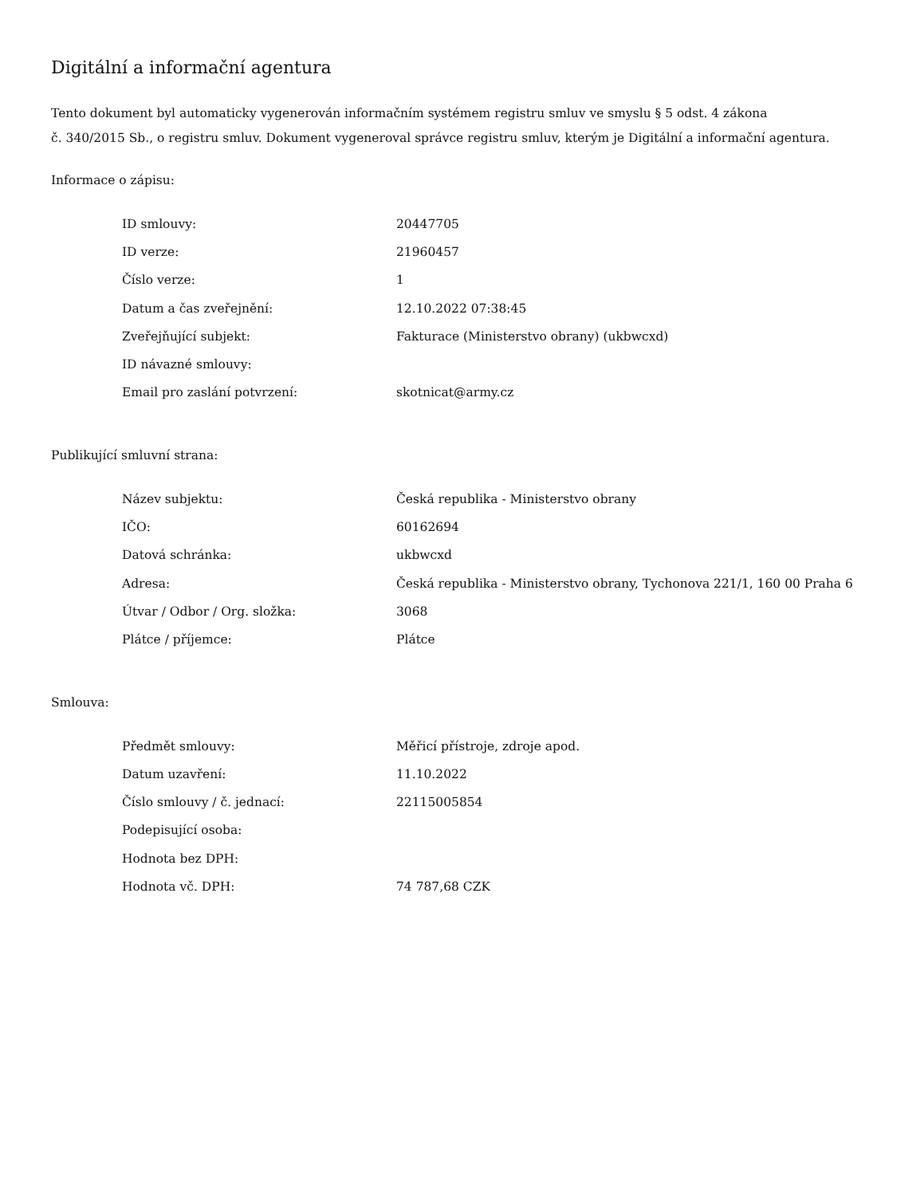Digitální a informační agentura
Tento dokument byl automaticky vygenerován informačním systémem registru smluv ve smyslu § 5 odst. 4 zákona
č. 340/2015 Sb., o registru smluv. Dokument vygeneroval správce registru smluv, kterým je Digitální a informační agentura.
Informace o zápisu:
| ID smlouvy: | 20447705 |
| ID verze: | 21960457 |
| Číslo verze: | 1 |
| Datum a čas zveřejnění: | 12.10.2022 07:38:45 |
| Zveřejňující subjekt: | Fakturace (Ministerstvo obrany) (ukbwcxd) |
| ID návazné smlouvy: | |
| Email pro zaslání potvrzení: | skotnicat@army.cz |
Publikující smluvní strana:
| Název subjektu: | Česká republika - Ministerstvo obrany |
| IČO: | 60162694 |
| Datová schránka: | ukbwcxd |
| Adresa: | Česká republika - Ministerstvo obrany, Tychonova 221/1, 160 00 Praha 6 |
| Útvar / Odbor / Org. složka: | 3068 |
| Plátce / příjemce: | Plátce |
Smlouva:
| Předmět smlouvy: | Měřicí přístroje, zdroje apod. |
| Datum uzavření: | 11.10.2022 |
| Číslo smlouvy / č. jednací: | 22115005854 |
| Podepisující osoba: | |
| Hodnota bez DPH: | |
| Hodnota vč. DPH: | 74 787,68 CZK |